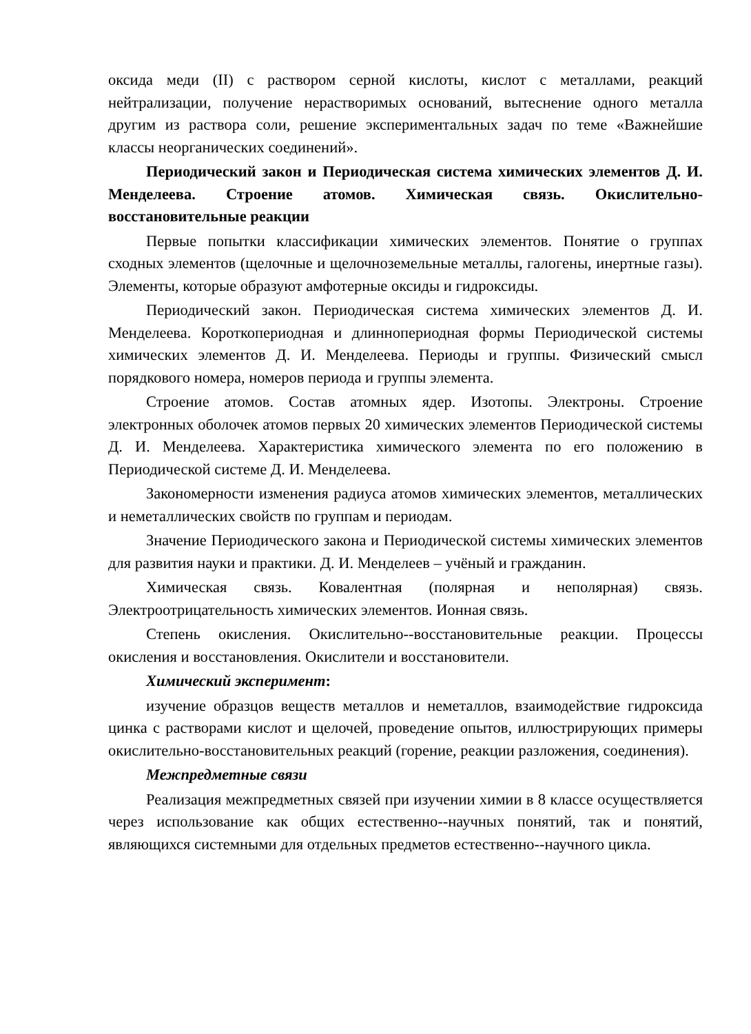оксида меди (II) с раствором серной кислоты, кислот с металлами, реакций нейтрализации, получение нерастворимых оснований, вытеснение одного металла другим из раствора соли, решение экспериментальных задач по теме «Важнейшие классы неорганических соединений».
Периодический закон и Периодическая система химических элементов Д. И. Менделеева. Строение атомов. Химическая связь. Окислительно-восстановительные реакции
Первые попытки классификации химических элементов. Понятие о группах сходных элементов (щелочные и щелочноземельные металлы, галогены, инертные газы). Элементы, которые образуют амфотерные оксиды и гидроксиды.
Периодический закон. Периодическая система химических элементов Д. И. Менделеева. Короткопериодная и длиннопериодная формы Периодической системы химических элементов Д. И. Менделеева. Периоды и группы. Физический смысл порядкового номера, номеров периода и группы элемента.
Строение атомов. Состав атомных ядер. Изотопы. Электроны. Строение электронных оболочек атомов первых 20 химических элементов Периодической системы Д. И. Менделеева. Характеристика химического элемента по его положению в Периодической системе Д. И. Менделеева.
Закономерности изменения радиуса атомов химических элементов, металлических и неметаллических свойств по группам и периодам.
Значение Периодического закона и Периодической системы химических элементов для развития науки и практики. Д. И. Менделеев – учёный и гражданин.
Химическая связь. Ковалентная (полярная и неполярная) связь. Электроотрицательность химических элементов. Ионная связь.
Степень окисления. Окислительно--восстановительные реакции. Процессы окисления и восстановления. Окислители и восстановители.
Химический эксперимент:
изучение образцов веществ металлов и неметаллов, взаимодействие гидроксида цинка с растворами кислот и щелочей, проведение опытов, иллюстрирующих примеры окислительно-восстановительных реакций (горение, реакции разложения, соединения).
Межпредметные связи
Реализация межпредметных связей при изучении химии в 8 классе осуществляется через использование как общих естественно--научных понятий, так и понятий, являющихся системными для отдельных предметов естественно--научного цикла.